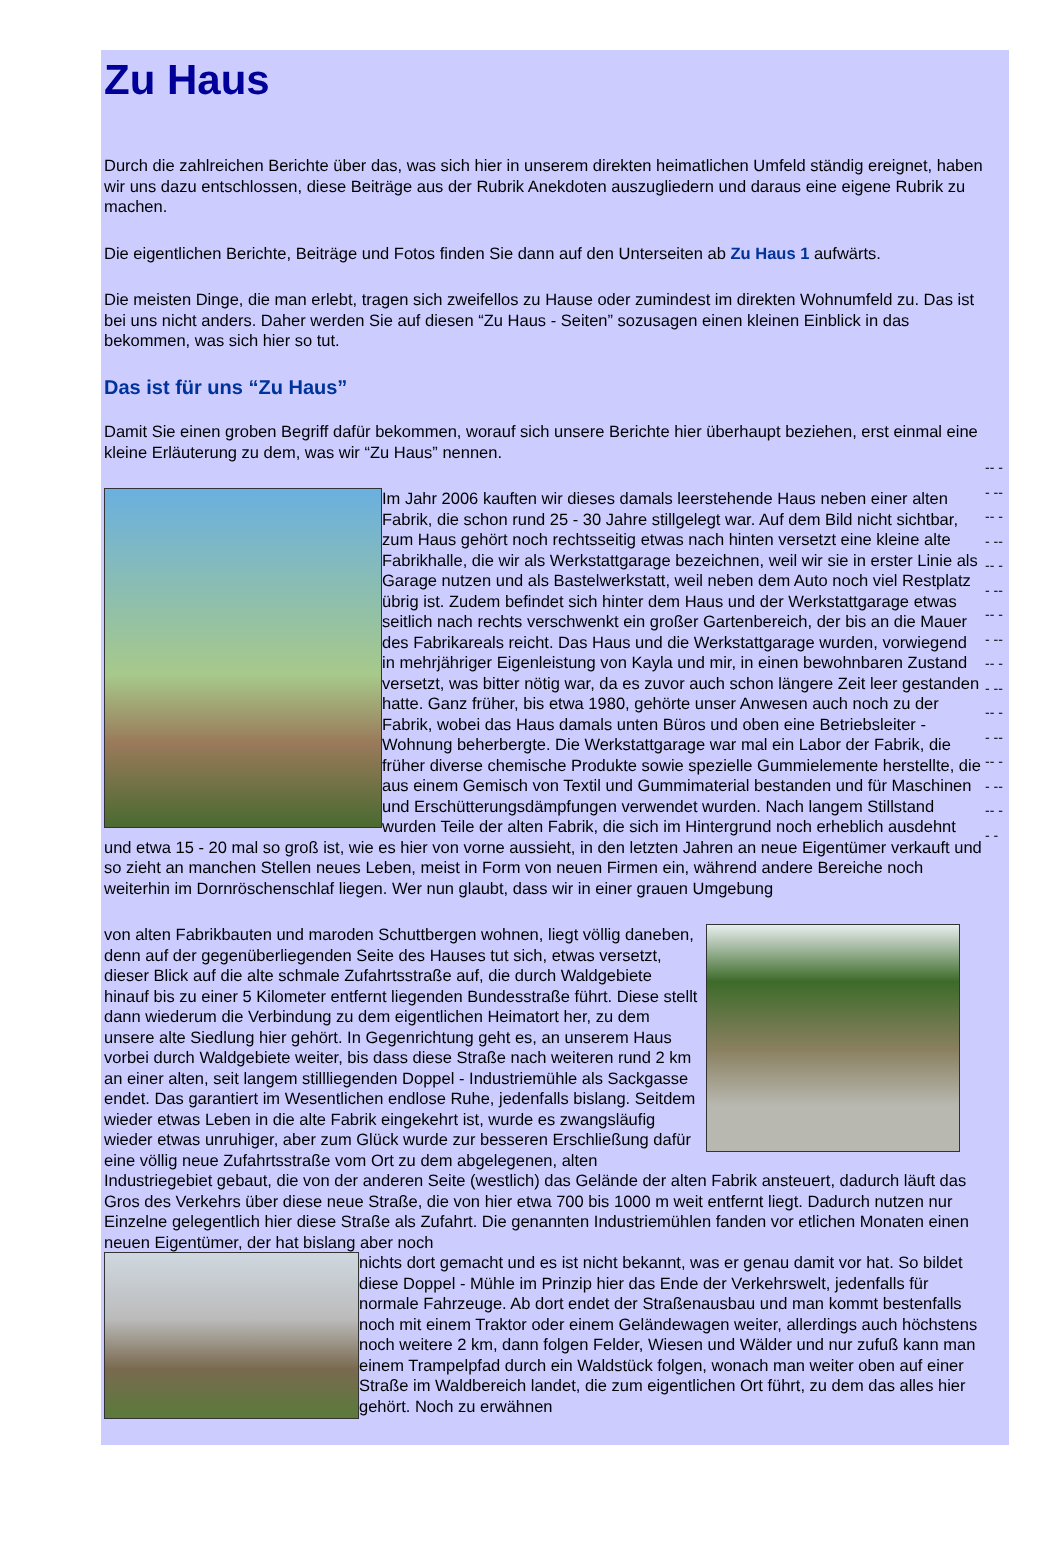Zu Haus
Durch die zahlreichen Berichte über das, was sich hier in unserem direkten heimatlichen Umfeld ständig ereignet, haben wir uns dazu entschlossen, diese Beiträge aus der Rubrik Anekdoten auszugliedern und daraus eine eigene Rubrik zu machen.
Die eigentlichen Berichte, Beiträge und Fotos finden Sie dann auf den Unterseiten ab Zu Haus 1 aufwärts.
Die meisten Dinge, die man erlebt, tragen sich zweifellos zu Hause oder zumindest im direkten Wohnumfeld zu. Das ist bei uns nicht anders. Daher werden Sie auf diesen “Zu Haus - Seiten” sozusagen einen kleinen Einblick in das bekommen, was sich hier so tut.
Das ist für uns “Zu Haus”
Damit Sie einen groben Begriff dafür bekommen, worauf sich unsere Berichte hier überhaupt beziehen, erst einmal eine kleine Erläuterung zu dem, was wir “Zu Haus” nennen.
Im Jahr 2006 kauften wir dieses damals leerstehende Haus neben einer alten Fabrik, die schon rund 25 - 30 Jahre stillgelegt war. Auf dem Bild nicht sichtbar, zum Haus gehört noch rechtsseitig etwas nach hinten versetzt eine kleine alte Fabrikhalle, die wir als Werkstattgarage bezeichnen, weil wir sie in erster Linie als Garage nutzen und als Bastelwerkstatt, weil neben dem Auto noch viel Restplatz übrig ist. Zudem befindet sich hinter dem Haus und der Werkstattgarage etwas seitlich nach rechts verschwenkt ein großer Gartenbereich, der bis an die Mauer des Fabrikareals reicht. Das Haus und die Werkstattgarage wurden, vorwiegend in mehrjähriger Eigenleistung von Kayla und mir, in einen bewohnbaren Zustand versetzt, was bitter nötig war, da es zuvor auch schon längere Zeit leer gestanden hatte. Ganz früher, bis etwa 1980, gehörte unser Anwesen auch noch zu der Fabrik, wobei das Haus damals unten Büros und oben eine Betriebsleiter - Wohnung beherbergte. Die Werkstattgarage war mal ein Labor der Fabrik, die früher diverse chemische Produkte sowie spezielle Gummielemente herstellte, die aus einem Gemisch von Textil und Gummimaterial bestanden und für Maschinen und Erschütterungsdämpfungen verwendet wurden. Nach langem Stillstand wurden Teile der alten Fabrik, die sich im Hintergrund noch erheblich ausdehnt und etwa 15 - 20 mal so groß ist, wie es hier von vorne aussieht, in den letzten Jahren an neue Eigentümer verkauft und so zieht an manchen Stellen neues Leben, meist in Form von neuen Firmen ein, während andere Bereiche noch weiterhin im Dornröschenschlaf liegen. Wer nun glaubt, dass wir in einer grauen Umgebung
von alten Fabrikbauten und maroden Schuttbergen wohnen, liegt völlig daneben, denn auf der gegenüberliegenden Seite des Hauses tut sich, etwas versetzt, dieser Blick auf die alte schmale Zufahrtsstraße auf, die durch Waldgebiete hinauf bis zu einer 5 Kilometer entfernt liegenden Bundesstraße führt. Diese stellt dann wiederum die Verbindung zu dem eigentlichen Heimatort her, zu dem unsere alte Siedlung hier gehört. In Gegenrichtung geht es, an unserem Haus vorbei durch Waldgebiete weiter, bis dass diese Straße nach weiteren rund 2 km an einer alten, seit langem stillliegenden Doppel - Industriemühle als Sackgasse endet. Das garantiert im Wesentlichen endlose Ruhe, jedenfalls bislang. Seitdem wieder etwas Leben in die alte Fabrik eingekehrt ist, wurde es zwangsläufig wieder etwas unruhiger, aber zum Glück wurde zur besseren Erschließung dafür eine völlig neue Zufahrtsstraße vom Ort zu dem abgelegenen, alten Industriegebiet gebaut, die von der anderen Seite (westlich) das Gelände der alten Fabrik ansteuert, dadurch läuft das Gros des Verkehrs über diese neue Straße, die von hier etwa 700 bis 1000 m weit entfernt liegt. Dadurch nutzen nur Einzelne gelegentlich hier diese Straße als Zufahrt. Die genannten Industriemühlen fanden vor etlichen Monaten einen neuen Eigentümer, der hat bislang aber noch
nichts dort gemacht und es ist nicht bekannt, was er genau damit vor hat. So bildet diese Doppel - Mühle im Prinzip hier das Ende der Verkehrswelt, jedenfalls für normale Fahrzeuge. Ab dort endet der Straßenausbau und man kommt bestenfalls noch mit einem Traktor oder einem Geländewagen weiter, allerdings auch höchstens noch weitere 2 km, dann folgen Felder, Wiesen und Wälder und nur zufuß kann man einem Trampelpfad durch ein Waldstück folgen, wonach man weiter oben auf einer Straße im Waldbereich landet, die zum eigentlichen Ort führt, zu dem das alles hier gehört. Noch zu erwähnen
-- -- -- -- -- -- -- -- -- -- -- -- -- -- -- -- -- -- -- -- -- -- -- -